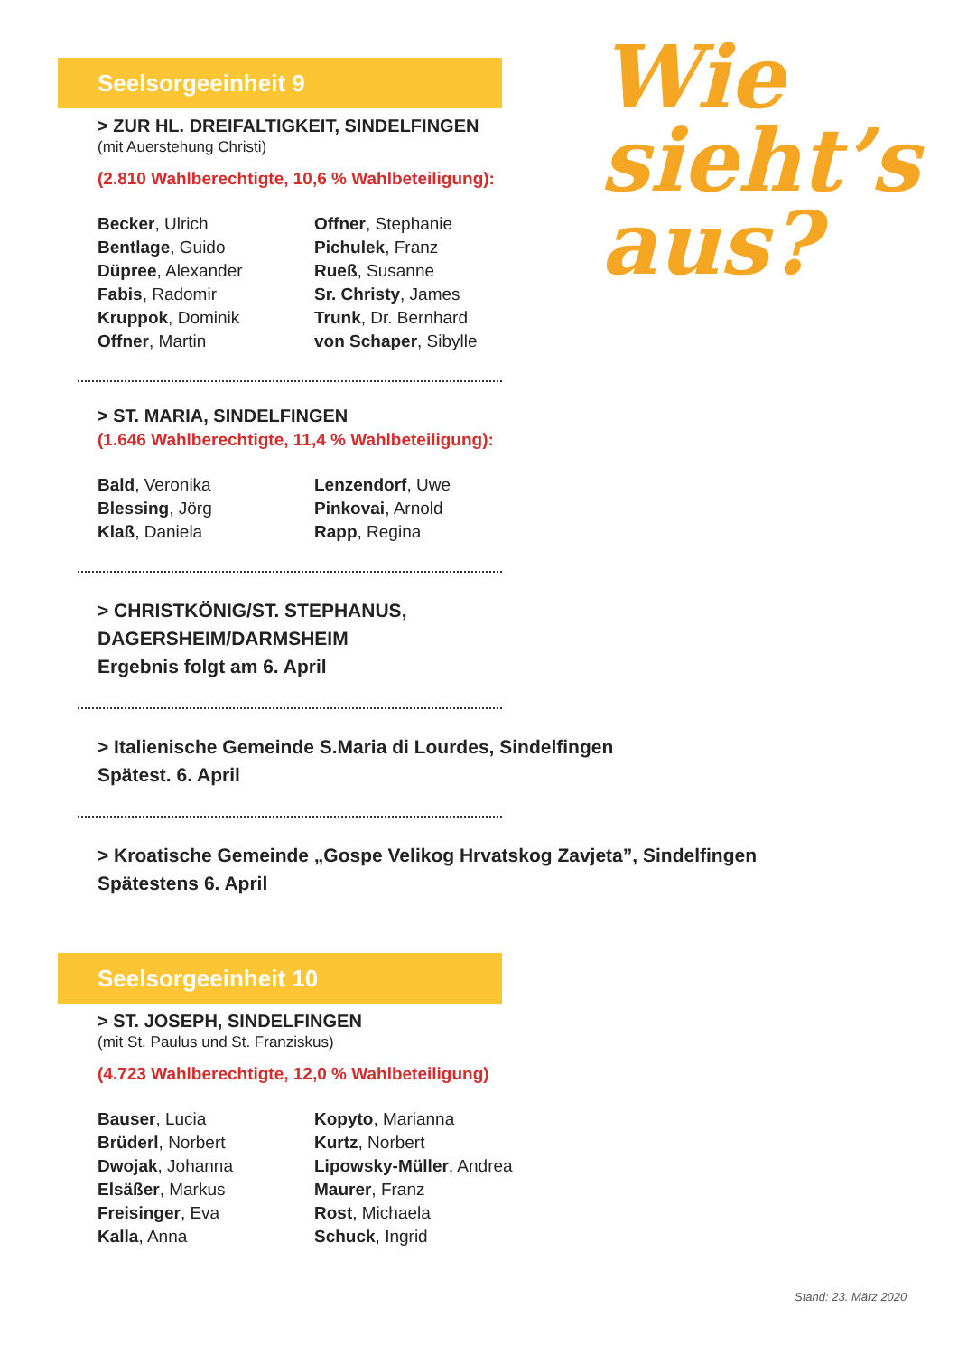Wie
sieht’s
aus?
Seelsorgeeinheit 9
> ZUR HL. DREIFALTIGKEIT, SINDELFINGEN
(mit Auerstehung Christi)
(2.810 Wahlberechtigte, 10,6 % Wahlbeteiligung):
Becker, Ulrich
Bentlage, Guido
Düpree, Alexander
Fabis, Radomir
Kruppok, Dominik
Offner, Martin
Offner, Stephanie
Pichulek, Franz
Rueß, Susanne
Sr. Christy, James
Trunk, Dr. Bernhard
von Schaper, Sibylle
> ST. MARIA, SINDELFINGEN
(1.646 Wahlberechtigte, 11,4 % Wahlbeteiligung):
Bald, Veronika
Blessing, Jörg
Klaß, Daniela
Lenzendorf, Uwe
Pinkovai, Arnold
Rapp, Regina
> CHRISTKÖNIG/ST. STEPHANUS,
DAGERSHEIM/DARMSHEIM
Ergebnis folgt am 6. April
> Italienische Gemeinde S.Maria di Lourdes, Sindelfingen
Spätest. 6. April
> Kroatische Gemeinde „Gospe Velikog Hrvatskog Zavjeta”, Sindelfingen
Spätestens 6. April
Seelsorgeeinheit 10
> ST. JOSEPH, SINDELFINGEN
(mit St. Paulus und St. Franziskus)
(4.723 Wahlberechtigte, 12,0 % Wahlbeteiligung)
Bauser, Lucia
Brüderl, Norbert
Dwojak, Johanna
Elsäßer, Markus
Freisinger, Eva
Kalla, Anna
Kopyto, Marianna
Kurtz, Norbert
Lipowsky-Müller, Andrea
Maurer, Franz
Rost, Michaela
Schuck, Ingrid
Stand: 23. März 2020